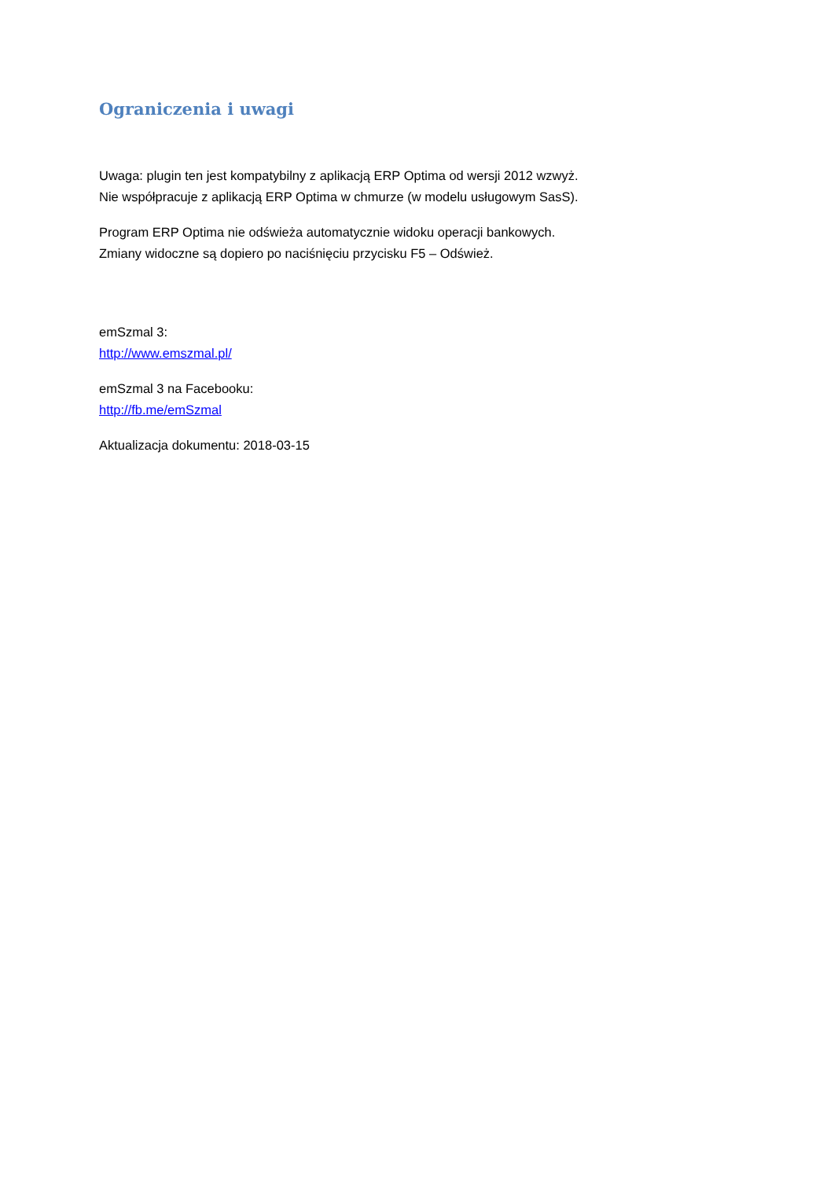Ograniczenia i uwagi
Uwaga: plugin ten jest kompatybilny z aplikacją ERP Optima od wersji 2012 wzwyż.
Nie współpracuje z aplikacją ERP Optima w chmurze (w modelu usługowym SasS).
Program ERP Optima nie odświeża automatycznie widoku operacji bankowych.
Zmiany widoczne są dopiero po naciśnięciu przycisku F5 – Odśwież.
emSzmal 3:
http://www.emszmal.pl/
emSzmal 3 na Facebooku:
http://fb.me/emSzmal
Aktualizacja dokumentu: 2018-03-15